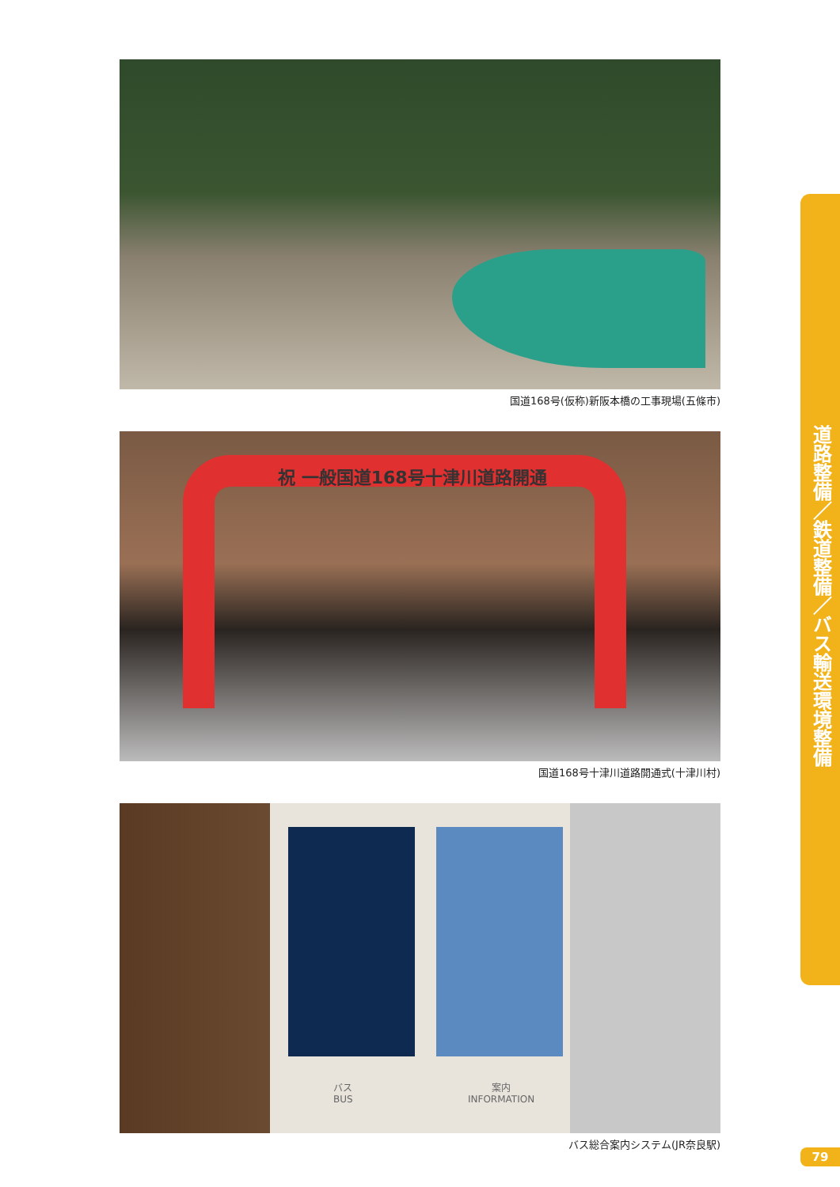国道168号(仮称)新阪本橋の工事現場(五條市)
祝 一般国道168号十津川道路開通
国道168号十津川道路開通式(十津川村)
バス
BUS
案内
INFORMATION
バス総合案内システム(JR奈良駅)
道路整備／鉄道整備／バス輸送環境整備
79